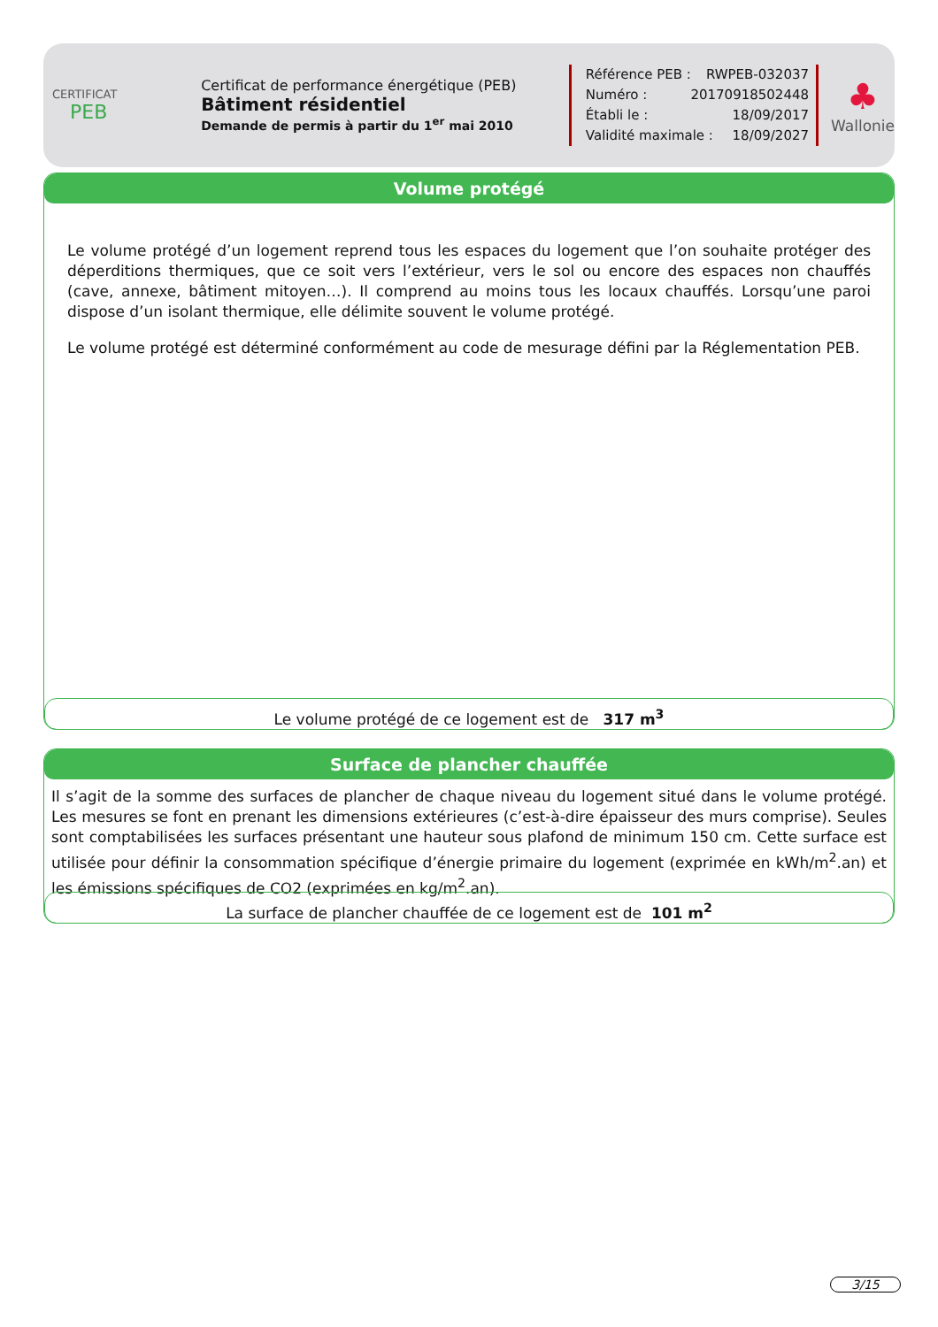CERTIFICAT
PEB
Certificat de performance énergétique (PEB)
Bâtiment résidentiel
Demande de permis à partir du 1<sup>er</sup> mai 2010
Référence PEB : RWPEB-032037
Numéro : 20170918502448
Établi le : 18/09/2017
Validité maximale : 18/09/2027
♣
Wallonie
Volume protégé
Le volume protégé d’un logement reprend tous les espaces du logement que l’on souhaite protéger des déperditions thermiques, que ce soit vers l’extérieur, vers le sol ou encore des espaces non chauffés (cave, annexe, bâtiment mitoyen…). Il comprend au moins tous les locaux chauffés. Lorsqu’une paroi dispose d’un isolant thermique, elle délimite souvent le volume protégé.
Le volume protégé est déterminé conformément au code de mesurage défini par la Réglementation PEB.
Le volume protégé de ce logement est de 317 m<sup>3</sup>
Surface de plancher chauffée
Il s’agit de la somme des surfaces de plancher de chaque niveau du logement situé dans le volume protégé. Les mesures se font en prenant les dimensions extérieures (c’est-à-dire épaisseur des murs comprise). Seules sont comptabilisées les surfaces présentant une hauteur sous plafond de minimum 150 cm. Cette surface est utilisée pour définir la consommation spécifique d’énergie primaire du logement (exprimée en kWh/m<sup>2</sup>.an) et les émissions spécifiques de CO2 (exprimées en kg/m<sup>2</sup>.an).
La surface de plancher chauffée de ce logement est de 101 m<sup>2</sup>
3/15